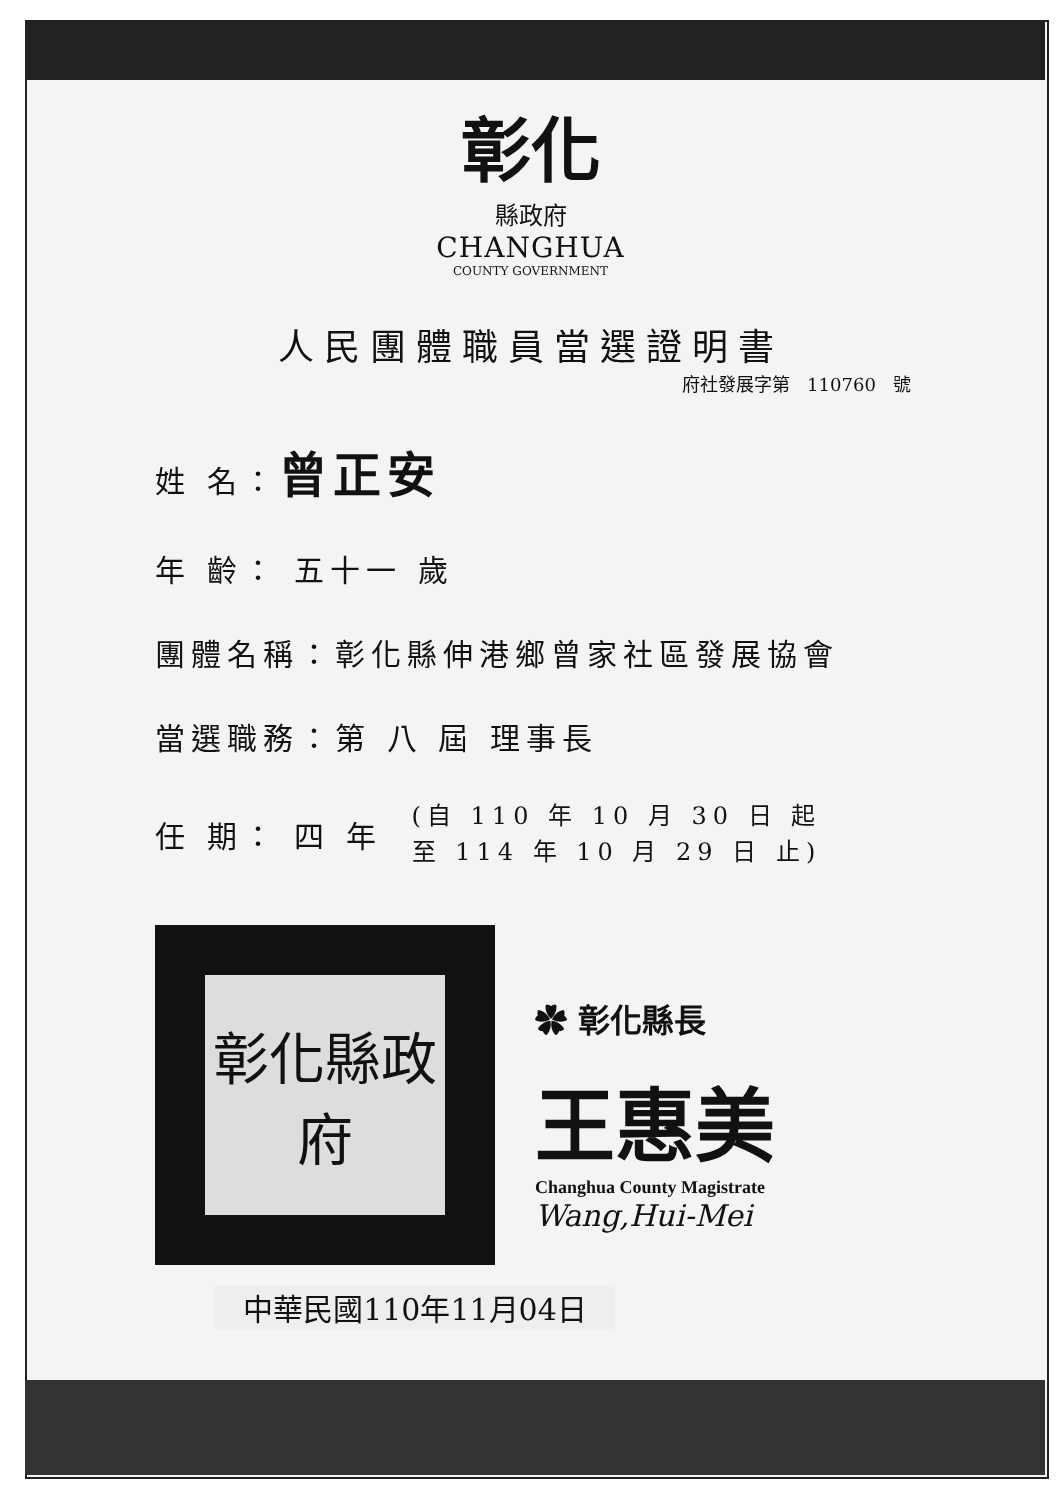彰化
縣政府
CHANGHUA
COUNTY GOVERNMENT
人民團體職員當選證明書
府社發展字第 110760 號
姓 名：曾正安
年 齡： 五十一 歲
團體名稱：彰化縣伸港鄉曾家社區發展協會
當選職務：第 八 屆 理事長
任 期： 四 年 (自 110 年 10 月 30 日 起
至 114 年 10 月 29 日 止)
彰化縣政府
✿ 彰化縣長
王惠美
Changhua County Magistrate
Wang,Hui-Mei
中華民國110年11月04日